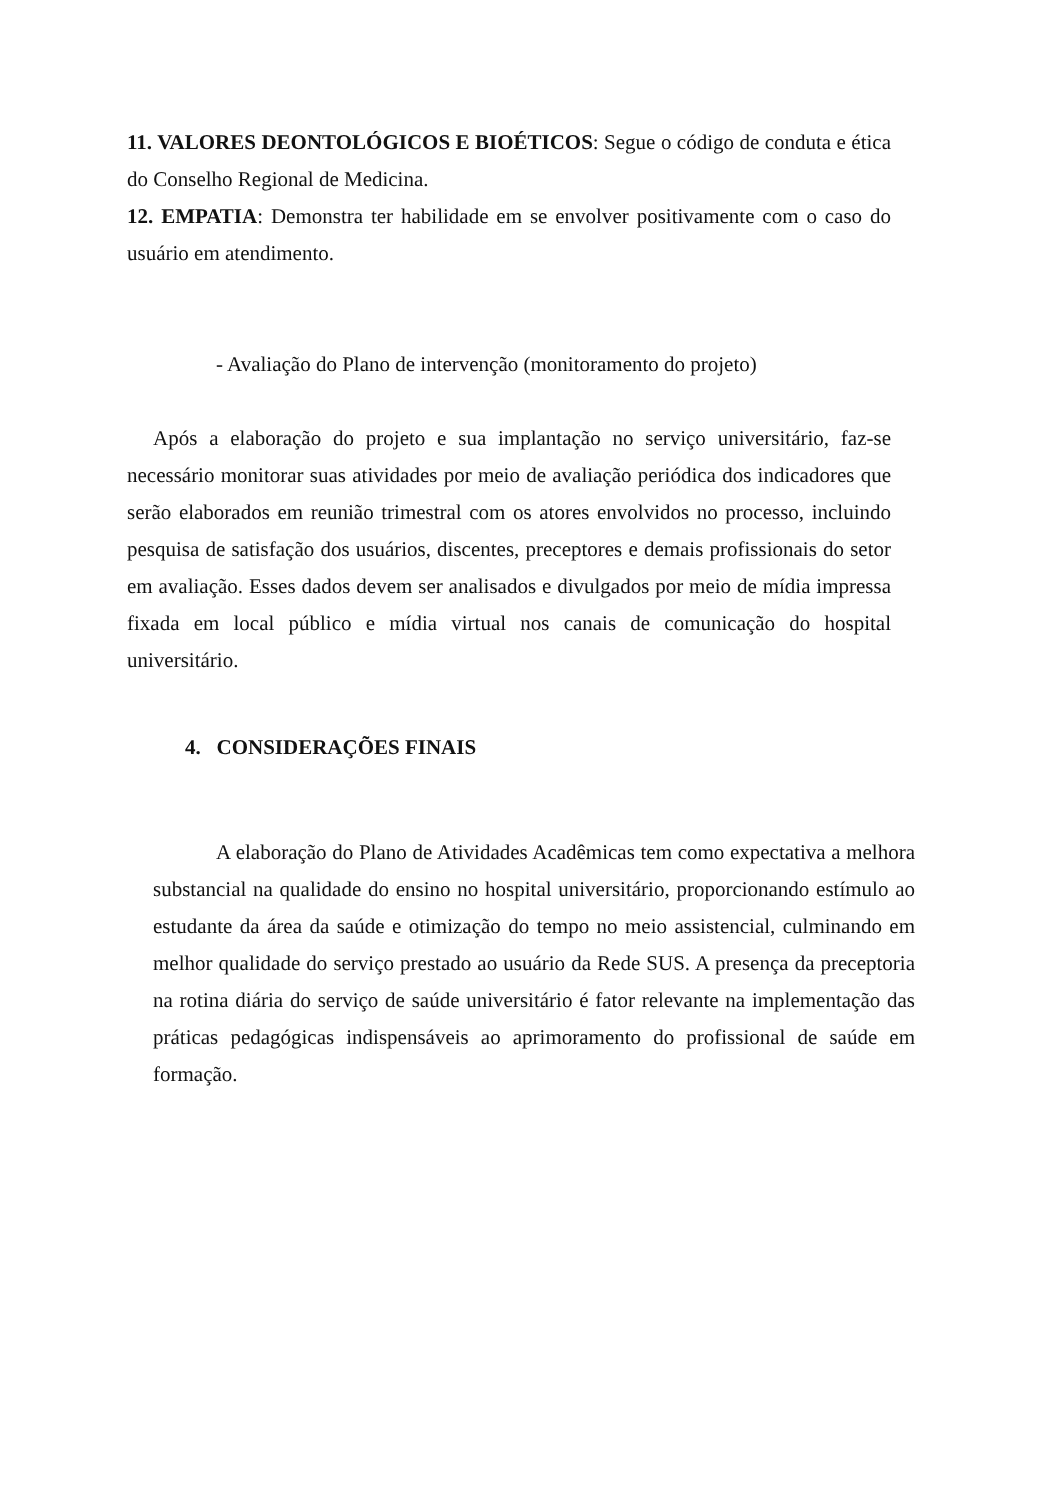11. VALORES DEONTOLÓGICOS E BIOÉTICOS: Segue o código de conduta e ética do Conselho Regional de Medicina.
12. EMPATIA: Demonstra ter habilidade em se envolver positivamente com o caso do usuário em atendimento.
- Avaliação do Plano de intervenção (monitoramento do projeto)
Após a elaboração do projeto e sua implantação no serviço universitário, faz-se necessário monitorar suas atividades por meio de avaliação periódica dos indicadores que serão elaborados em reunião trimestral com os atores envolvidos no processo, incluindo pesquisa de satisfação dos usuários, discentes, preceptores e demais profissionais do setor em avaliação. Esses dados devem ser analisados e divulgados por meio de mídia impressa fixada em local público e mídia virtual nos canais de comunicação do hospital universitário.
4. CONSIDERAÇÕES FINAIS
A elaboração do Plano de Atividades Acadêmicas tem como expectativa a melhora substancial na qualidade do ensino no hospital universitário, proporcionando estímulo ao estudante da área da saúde e otimização do tempo no meio assistencial, culminando em melhor qualidade do serviço prestado ao usuário da Rede SUS. A presença da preceptoria na rotina diária do serviço de saúde universitário é fator relevante na implementação das práticas pedagógicas indispensáveis ao aprimoramento do profissional de saúde em formação.